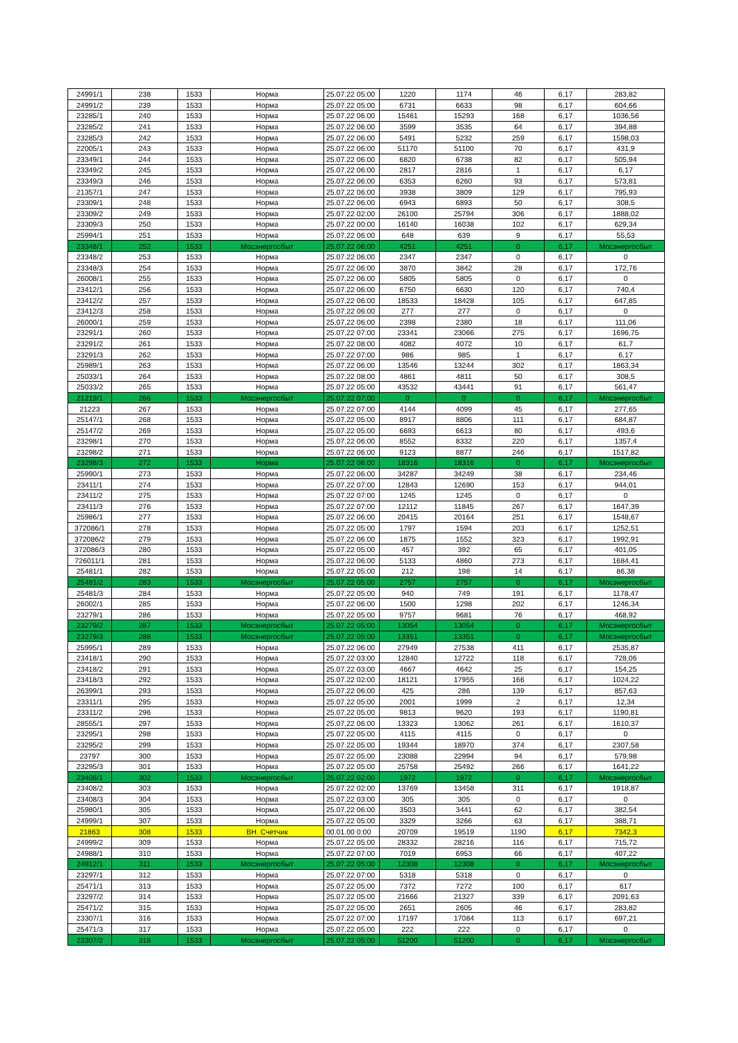| 24991/1 | 238 | 1533 | Норма | 25.07.22 05:00 | 1220 | 1174 | 46 | 6,17 | 283,82 |
| 24991/2 | 239 | 1533 | Норма | 25.07.22 05:00 | 6731 | 6633 | 98 | 6,17 | 604,66 |
| 23285/1 | 240 | 1533 | Норма | 25.07.22 06:00 | 15461 | 15293 | 168 | 6,17 | 1036,56 |
| 23285/2 | 241 | 1533 | Норма | 25.07.22 06:00 | 3599 | 3535 | 64 | 6,17 | 394,88 |
| 23285/3 | 242 | 1533 | Норма | 25.07.22 06:00 | 5491 | 5232 | 259 | 6,17 | 1598,03 |
| 22005/1 | 243 | 1533 | Норма | 25.07.22 06:00 | 51170 | 51100 | 70 | 6,17 | 431,9 |
| 23349/1 | 244 | 1533 | Норма | 25.07.22 06:00 | 6820 | 6738 | 82 | 6,17 | 505,94 |
| 23349/2 | 245 | 1533 | Норма | 25.07.22 06:00 | 2817 | 2816 | 1 | 6,17 | 6,17 |
| 23349/3 | 246 | 1533 | Норма | 25.07.22 06:00 | 6353 | 6260 | 93 | 6,17 | 573,81 |
| 21357/1 | 247 | 1533 | Норма | 25.07.22 06:00 | 3938 | 3809 | 129 | 6,17 | 795,93 |
| 23309/1 | 248 | 1533 | Норма | 25.07.22 06:00 | 6943 | 6893 | 50 | 6,17 | 308,5 |
| 23309/2 | 249 | 1533 | Норма | 25.07.22 02:00 | 26100 | 25794 | 306 | 6,17 | 1888,02 |
| 23309/3 | 250 | 1533 | Норма | 25.07.22 00:00 | 16140 | 16038 | 102 | 6,17 | 629,34 |
| 25994/1 | 251 | 1533 | Норма | 25.07.22 06:00 | 648 | 639 | 9 | 6,17 | 55,53 |
| 23348/1 | 252 | 1533 | Мосэнергосбыт | 25.07.22 06:00 | 4251 | 4251 | 0 | 6,17 | Мосэнергосбыт |
| 23348/2 | 253 | 1533 | Норма | 25.07.22 06:00 | 2347 | 2347 | 0 | 6,17 | 0 |
| 23348/3 | 254 | 1533 | Норма | 25.07.22 06:00 | 3870 | 3842 | 28 | 6,17 | 172,76 |
| 26008/1 | 255 | 1533 | Норма | 25.07.22 06:00 | 5805 | 5805 | 0 | 6,17 | 0 |
| 23412/1 | 256 | 1533 | Норма | 25.07.22 06:00 | 6750 | 6630 | 120 | 6,17 | 740,4 |
| 23412/2 | 257 | 1533 | Норма | 25.07.22 06:00 | 18533 | 18428 | 105 | 6,17 | 647,85 |
| 23412/3 | 258 | 1533 | Норма | 25.07.22 06:00 | 277 | 277 | 0 | 6,17 | 0 |
| 26000/1 | 259 | 1533 | Норма | 25.07.22 06:00 | 2398 | 2380 | 18 | 6,17 | 111,06 |
| 23291/1 | 260 | 1533 | Норма | 25.07.22 07:00 | 23341 | 23066 | 275 | 6,17 | 1696,75 |
| 23291/2 | 261 | 1533 | Норма | 25.07.22 08:00 | 4082 | 4072 | 10 | 6,17 | 61,7 |
| 23291/3 | 262 | 1533 | Норма | 25.07.22 07:00 | 986 | 985 | 1 | 6,17 | 6,17 |
| 25989/1 | 263 | 1533 | Норма | 25.07.22 06:00 | 13546 | 13244 | 302 | 6,17 | 1863,34 |
| 25033/1 | 264 | 1533 | Норма | 25.07.22 08:00 | 4861 | 4811 | 50 | 6,17 | 308,5 |
| 25033/2 | 265 | 1533 | Норма | 25.07.22 05:00 | 43532 | 43441 | 91 | 6,17 | 561,47 |
| 21219/1 | 266 | 1533 | Мосэнергосбыт | 25.07.22 07:00 | 0 | 0 | 0 | 6,17 | Мосэнергосбыт |
| 21223 | 267 | 1533 | Норма | 25.07.22 07:00 | 4144 | 4099 | 45 | 6,17 | 277,65 |
| 25147/1 | 268 | 1533 | Норма | 25.07.22 05:00 | 8917 | 8806 | 111 | 6,17 | 684,87 |
| 25147/2 | 269 | 1533 | Норма | 25.07.22 05:00 | 6693 | 6613 | 80 | 6,17 | 493,6 |
| 23298/1 | 270 | 1533 | Норма | 25.07.22 06:00 | 8552 | 8332 | 220 | 6,17 | 1357,4 |
| 23298/2 | 271 | 1533 | Норма | 25.07.22 06:00 | 9123 | 8877 | 246 | 6,17 | 1517,82 |
| 23298/3 | 272 | 1533 | Норма | 25.07.22 06:00 | 18316 | 18316 | 0 | 6,17 | Мосэнергосбыт |
| 25990/1 | 273 | 1533 | Норма | 25.07.22 06:00 | 34287 | 34249 | 38 | 6,17 | 234,46 |
| 23411/1 | 274 | 1533 | Норма | 25.07.22 07:00 | 12843 | 12690 | 153 | 6,17 | 944,01 |
| 23411/2 | 275 | 1533 | Норма | 25.07.22 07:00 | 1245 | 1245 | 0 | 6,17 | 0 |
| 23411/3 | 276 | 1533 | Норма | 25.07.22 07:00 | 12112 | 11845 | 267 | 6,17 | 1647,39 |
| 25986/1 | 277 | 1533 | Норма | 25.07.22 06:00 | 20415 | 20164 | 251 | 6,17 | 1548,67 |
| 372086/1 | 278 | 1533 | Норма | 25.07.22 05:00 | 1797 | 1594 | 203 | 6,17 | 1252,51 |
| 372086/2 | 279 | 1533 | Норма | 25.07.22 06:00 | 1875 | 1552 | 323 | 6,17 | 1992,91 |
| 372086/3 | 280 | 1533 | Норма | 25.07.22 05:00 | 457 | 392 | 65 | 6,17 | 401,05 |
| 726011/1 | 281 | 1533 | Норма | 25.07.22 06:00 | 5133 | 4860 | 273 | 6,17 | 1684,41 |
| 25481/1 | 282 | 1533 | Норма | 25.07.22 05:00 | 212 | 198 | 14 | 6,17 | 86,38 |
| 25481/2 | 283 | 1533 | Мосэнергосбыт | 25.07.22 05:00 | 2757 | 2757 | 0 | 6,17 | Мосэнергосбыт |
| 25481/3 | 284 | 1533 | Норма | 25.07.22 05:00 | 940 | 749 | 191 | 6,17 | 1178,47 |
| 26002/1 | 285 | 1533 | Норма | 25.07.22 06:00 | 1500 | 1298 | 202 | 6,17 | 1246,34 |
| 23279/1 | 286 | 1533 | Норма | 25.07.22 05:00 | 9757 | 9681 | 76 | 6,17 | 468,92 |
| 23279/2 | 287 | 1533 | Мосэнергосбыт | 25.07.22 05:00 | 13054 | 13054 | 0 | 6,17 | Мосэнергосбыт |
| 23279/3 | 288 | 1533 | Мосэнергосбыт | 25.07.22 05:00 | 13351 | 13351 | 0 | 6,17 | Мосэнергосбыт |
| 25995/1 | 289 | 1533 | Норма | 25.07.22 06:00 | 27949 | 27538 | 411 | 6,17 | 2535,87 |
| 23418/1 | 290 | 1533 | Норма | 25.07.22 03:00 | 12840 | 12722 | 118 | 6,17 | 728,06 |
| 23418/2 | 291 | 1533 | Норма | 25.07.22 03:00 | 4667 | 4642 | 25 | 6,17 | 154,25 |
| 23418/3 | 292 | 1533 | Норма | 25.07.22 02:00 | 18121 | 17955 | 166 | 6,17 | 1024,22 |
| 26399/1 | 293 | 1533 | Норма | 25.07.22 06:00 | 425 | 286 | 139 | 6,17 | 857,63 |
| 23311/1 | 295 | 1533 | Норма | 25.07.22 05:00 | 2001 | 1999 | 2 | 6,17 | 12,34 |
| 23311/2 | 296 | 1533 | Норма | 25.07.22 05:00 | 9813 | 9620 | 193 | 6,17 | 1190,81 |
| 28555/1 | 297 | 1533 | Норма | 25.07.22 06:00 | 13323 | 13062 | 261 | 6,17 | 1610,37 |
| 23295/1 | 298 | 1533 | Норма | 25.07.22 05:00 | 4115 | 4115 | 0 | 6,17 | 0 |
| 23295/2 | 299 | 1533 | Норма | 25.07.22 05:00 | 19344 | 18970 | 374 | 6,17 | 2307,58 |
| 23797 | 300 | 1533 | Норма | 25.07.22 05:00 | 23088 | 22994 | 94 | 6,17 | 579,98 |
| 23295/3 | 301 | 1533 | Норма | 25.07.22 05:00 | 25758 | 25492 | 266 | 6,17 | 1641,22 |
| 23408/1 | 302 | 1533 | Мосэнергосбыт | 25.07.22 02:00 | 1972 | 1972 | 0 | 6,17 | Мосэнергосбыт |
| 23408/2 | 303 | 1533 | Норма | 25.07.22 02:00 | 13769 | 13458 | 311 | 6,17 | 1918,87 |
| 23408/3 | 304 | 1533 | Норма | 25.07.22 03:00 | 305 | 305 | 0 | 6,17 | 0 |
| 25980/1 | 305 | 1533 | Норма | 25.07.22 06:00 | 3503 | 3441 | 62 | 6,17 | 382,54 |
| 24999/1 | 307 | 1533 | Норма | 25.07.22 05:00 | 3329 | 3266 | 63 | 6,17 | 388,71 |
| 21863 | 308 | 1533 | ВН. Счетчик | 00.01.00 0:00 | 20709 | 19519 | 1190 | 6,17 | 7342,3 |
| 24999/2 | 309 | 1533 | Норма | 25.07.22 05:00 | 28332 | 28216 | 116 | 6,17 | 715,72 |
| 24988/1 | 310 | 1533 | Норма | 25.07.22 07:00 | 7019 | 6953 | 66 | 6,17 | 407,22 |
| 24912/1 | 311 | 1533 | Мосэнергосбыт | 25.07.22 05:00 | 12308 | 12308 | 0 | 6,17 | Мосэнергосбыт |
| 23297/1 | 312 | 1533 | Норма | 25.07.22 07:00 | 5318 | 5318 | 0 | 6,17 | 0 |
| 25471/1 | 313 | 1533 | Норма | 25.07.22 05:00 | 7372 | 7272 | 100 | 6,17 | 617 |
| 23297/2 | 314 | 1533 | Норма | 25.07.22 05:00 | 21666 | 21327 | 339 | 6,17 | 2091,63 |
| 25471/2 | 315 | 1533 | Норма | 25.07.22 05:00 | 2651 | 2605 | 46 | 6,17 | 283,82 |
| 23307/1 | 316 | 1533 | Норма | 25.07.22 07:00 | 17197 | 17084 | 113 | 6,17 | 697,21 |
| 25471/3 | 317 | 1533 | Норма | 25.07.22 05:00 | 222 | 222 | 0 | 6,17 | 0 |
| 23307/2 | 318 | 1533 | Мосэнергосбыт | 25.07.22 05:00 | 51200 | 51200 | 0 | 6,17 | Мосэнергосбыт |